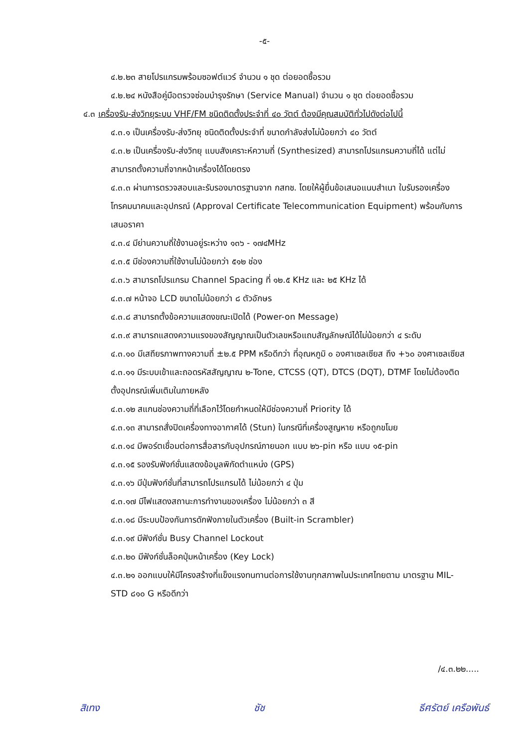-๕-
๔.๒.๒๓ สายโปรแกรมพร้อมซอฟต์แวร์ จำนวน ๑ ชุด ต่อยอดซื้อรวม
๔.๒.๒๔ หนังสือคู่มือตรวจซ่อมบำรุงรักษา (Service Manual) จำนวน ๑ ชุด ต่อยอดซื้อรวม
๔.๓ เครื่องรับ-ส่งวิทยุระบบ VHF/FM ชนิดติดตั้งประจำที่ ๔๐ วัตต์ ต้องมีคุณสมบัติทั่วไปดังต่อไปนี้
๔.๓.๑ เป็นเครื่องรับ-ส่งวิทยุ ชนิดติดตั้งประจำที่ ขนาดกำลังส่งไม่น้อยกว่า ๔๐ วัตต์
๔.๓.๒ เป็นเครื่องรับ-ส่งวิทยุ แบบสังเคราะห์ความถี่ (Synthesized) สามารถโปรแกรมความถี่ได้ แต่ไม่สามารถตั้งความถี่จากหน้าเครื่องได้โดยตรง
๔.๓.๓ ผ่านการตรวจสอบและรับรองมาตรฐานจาก กสทช. โดยให้ผู้ยื่นข้อเสนอแนบสำเนา ใบรับรองเครื่องโทรคมนาคมและอุปกรณ์ (Approval Certificate Telecommunication Equipment) พร้อมกับการเสนอราคา
๔.๓.๔ มีย่านความถี่ใช้งานอยู่ระหว่าง ๑๓๖ - ๑๗๔MHz
๔.๓.๕ มีช่องความถี่ใช้งานไม่น้อยกว่า ๕๑๒ ช่อง
๔.๓.๖ สามารถโปรแกรม Channel Spacing ที่ ๑๒.๕ KHz และ ๒๕ KHz ได้
๔.๓.๗ หน้าจอ LCD ขนาดไม่น้อยกว่า ๘ ตัวอักษร
๔.๓.๘ สามารถตั้งข้อความแสดงขณะเปิดได้ (Power-on Message)
๔.๓.๙ สามารถแสดงความแรงของสัญญาณเป็นตัวเลขหรือแถบสัญลักษณ์ได้ไม่น้อยกว่า ๔ ระดับ
๔.๓.๑๐ มีเสถียรภาพทางความถี่ ±๒.๕ PPM หรือดีกว่า ที่อุณหภูมิ ๐ องศาเซลเซียส ถึง +๖๐ องศาเซลเซียส
๔.๓.๑๑ มีระบบเข้าและถอดรหัสสัญญาณ ๒-Tone, CTCSS (QT), DTCS (DQT), DTMF โดยไม่ต้องติดตั้งอุปกรณ์เพิ่มเติมในภายหลัง
๔.๓.๑๒ สแกนช่องความถี่ที่เลือกไว้โดยกำหนดให้มีช่องความถี่ Priority ได้
๔.๓.๑๓ สามารถสั่งปิดเครื่องทางอากาศได้ (Stun) ในกรณีที่เครื่องสูญหาย หรือถูกขโมย
๔.๓.๑๔ มีพอร์ตเชื่อมต่อการสื่อสารกับอุปกรณ์ภายนอก แบบ ๒๖-pin หรือ แบบ ๑๕-pin
๔.๓.๑๕ รองรับฟังก์ชั่นแสดงข้อมูลพิกัดตำแหน่ง (GPS)
๔.๓.๑๖ มีปุ่มฟังก์ชั่นที่สามารถโปรแกรมได้ ไม่น้อยกว่า ๔ ปุ่ม
๔.๓.๑๗ มีไฟแสดงสถานะการทำงานของเครื่อง ไม่น้อยกว่า ๓ สี
๔.๓.๑๘ มีระบบป้องกันการดักฟังภายในตัวเครื่อง (Built-in Scrambler)
๔.๓.๑๙ มีฟังก์ชั่น Busy Channel Lockout
๔.๓.๒๐ มีฟังก์ชั่นล็อคปุ่มหน้าเครื่อง (Key Lock)
๔.๓.๒๑ ออกแบบให้มีโครงสร้างที่แข็งแรงทนทานต่อการใช้งานทุกสภาพในประเทศไทยตาม มาตรฐาน MIL-STD ๘๑๐ G หรือดีกว่า
/๔.๓.๒๒.....
สิเทง ชัช ธีศรัตย์ เครือพันธ์